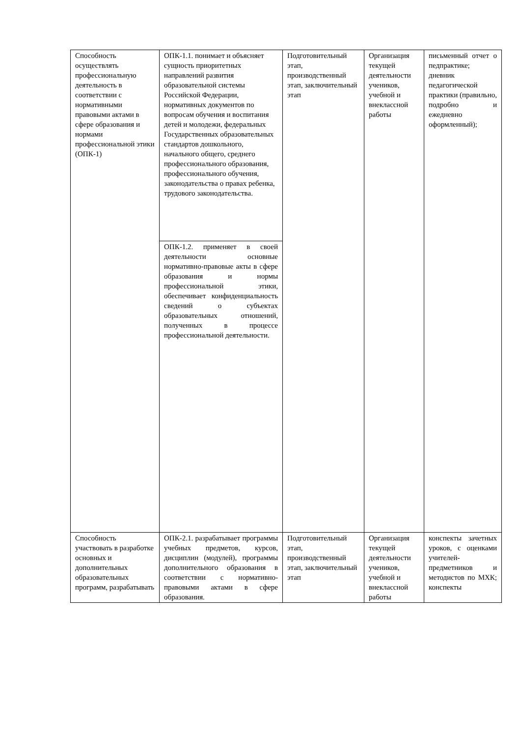| Способность осуществлять профессиональную деятельность в соответствии с нормативными правовыми актами в сфере образования и нормами профессиональной этики (ОПК-1) | ОПК-1.1. понимает и объясняет сущность приоритетных направлений развития образовательной системы Российской Федерации, нормативных документов по вопросам обучения и воспитания детей и молодежи, федеральных Государственных образовательных стандартов дошкольного, начального общего, среднего профессионального образования, профессионального обучения, законодательства о правах ребенка, трудового законодательства. | Подготовительный этап, производственный этап, заключительный этап | Организация текущей деятельности учеников, учебной и внеклассной работы | письменный отчет о педпрактике; дневник педагогической практики (правильно, подробно и ежедневно оформленный); |
| | ОПК-1.2. применяет в своей деятельности основные нормативно-правовые акты в сфере образования и нормы профессиональной этики, обеспечивает конфиденциальность сведений о субъектах образовательных отношений, полученных в процессе профессиональной деятельности. | | | |
| Способность участвовать в разработке основных и дополнительных образовательных программ, разрабатывать | ОПК-2.1. разрабатывает программы учебных предметов, курсов, дисциплин (модулей), программы дополнительного образования в соответствии с нормативно-правовыми актами в сфере образования. | Подготовительный этап, производственный этап, заключительный этап | Организация текущей деятельности учеников, учебной и внеклассной работы | конспекты зачетных уроков, с оценками учителей-предметников и методистов по МХК; конспекты |